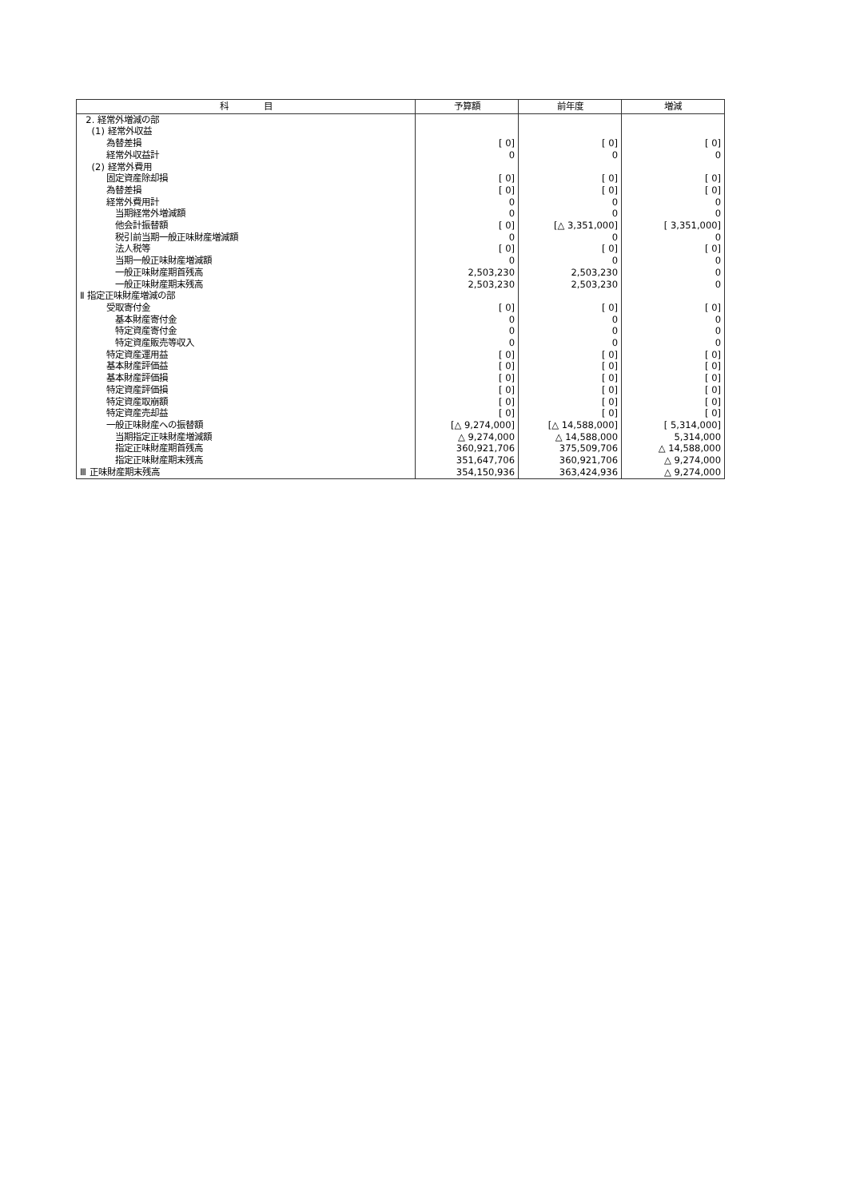| 科 目 | 予算額 | 前年度 | 増減 |
| --- | --- | --- | --- |
| 2. 経常外増減の部 | | | |
| (1) 経常外収益 | | | |
| 為替差損 | [ 0] | [ 0] | [ 0] |
| 経常外収益計 | 0 | 0 | 0 |
| (2) 経常外費用 | | | |
| 固定資産除却損 | [ 0] | [ 0] | [ 0] |
| 為替差損 | [ 0] | [ 0] | [ 0] |
| 経常外費用計 | 0 | 0 | 0 |
| 当期経常外増減額 | 0 | 0 | 0 |
| 他会計振替額 | [ 0] | [△ 3,351,000] | [ 3,351,000] |
| 税引前当期一般正味財産増減額 | 0 | 0 | 0 |
| 法人税等 | [ 0] | [ 0] | [ 0] |
| 当期一般正味財産増減額 | 0 | 0 | 0 |
| 一般正味財産期首残高 | 2,503,230 | 2,503,230 | 0 |
| 一般正味財産期末残高 | 2,503,230 | 2,503,230 | 0 |
| Ⅱ 指定正味財産増減の部 | | | |
| 受取寄付金 | [ 0] | [ 0] | [ 0] |
| 基本財産寄付金 | 0 | 0 | 0 |
| 特定資産寄付金 | 0 | 0 | 0 |
| 特定資産販売等収入 | 0 | 0 | 0 |
| 特定資産運用益 | [ 0] | [ 0] | [ 0] |
| 基本財産評価益 | [ 0] | [ 0] | [ 0] |
| 基本財産評価損 | [ 0] | [ 0] | [ 0] |
| 特定資産評価損 | [ 0] | [ 0] | [ 0] |
| 特定資産取崩額 | [ 0] | [ 0] | [ 0] |
| 特定資産売却益 | [ 0] | [ 0] | [ 0] |
| 一般正味財産への振替額 | [△ 9,274,000] | [△ 14,588,000] | [ 5,314,000] |
| 当期指定正味財産増減額 | △ 9,274,000 | △ 14,588,000 | 5,314,000 |
| 指定正味財産期首残高 | 360,921,706 | 375,509,706 | △ 14,588,000 |
| 指定正味財産期末残高 | 351,647,706 | 360,921,706 | △ 9,274,000 |
| Ⅲ 正味財産期末残高 | 354,150,936 | 363,424,936 | △ 9,274,000 |